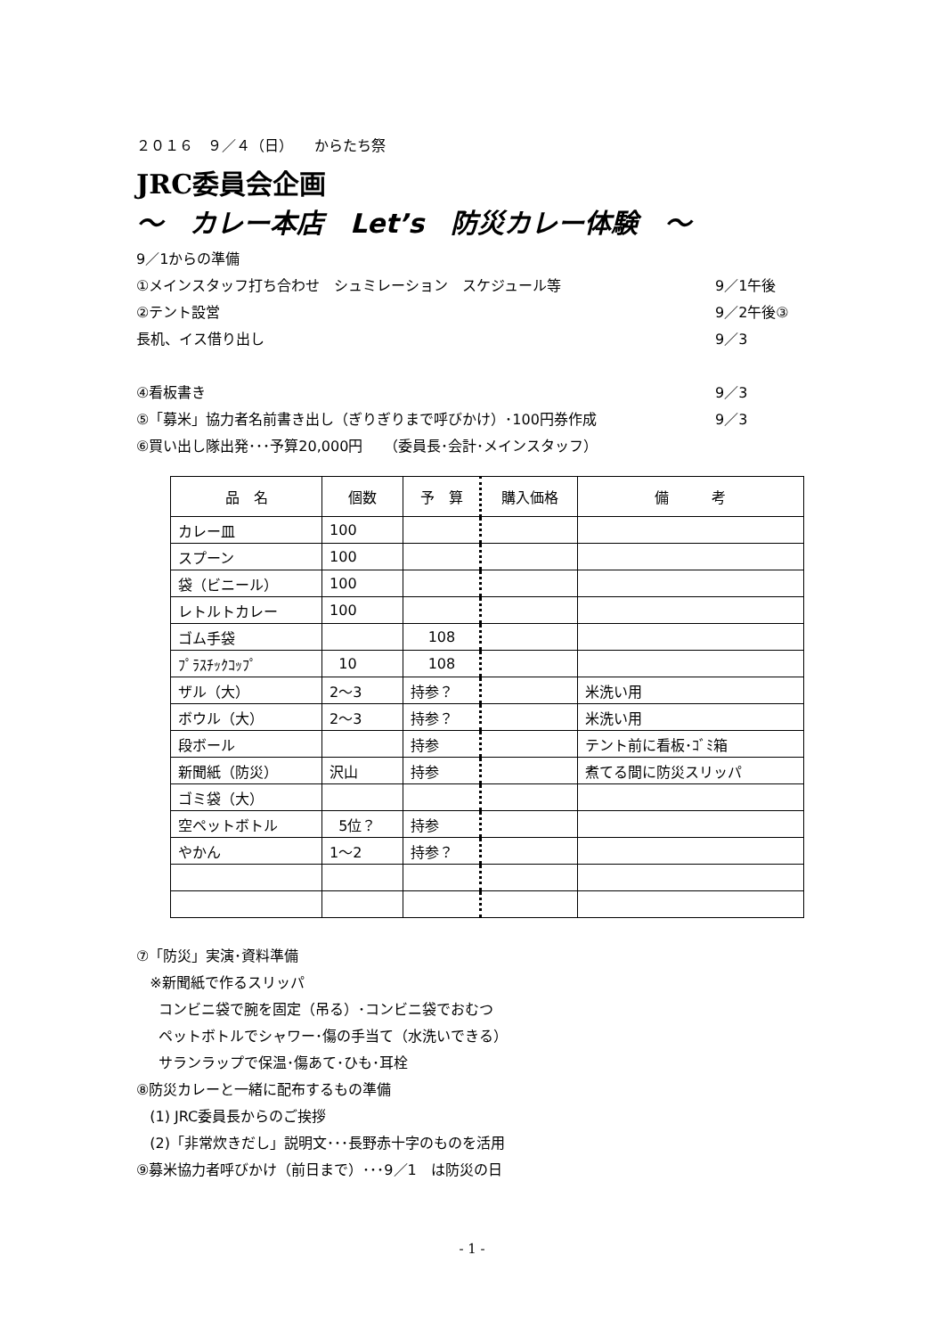２０１６　９／４（日）　　からたち祭
JRC委員会企画
～　カレー本店　Let’s　防災カレー体験　～
9／1からの準備
①メインスタッフ打ち合わせ　シュミレーション　スケジュール等 9／1午後
②テント設営 9／2午後③
長机、イス借り出し 9／3
④看板書き 9／3
⑤「募米」協力者名前書き出し（ぎりぎりまで呼びかけ）･100円券作成 9／3
⑥買い出し隊出発･･･予算20,000円　　（委員長･会計･メインスタッフ）
| 品 名 | 個数 | 予 算 | 購入価格 | 備 考 |
| --- | --- | --- | --- | --- |
| カレー皿 | 100 | | | |
| スプーン | 100 | | | |
| 袋（ビニール） | 100 | | | |
| レトルトカレー | 100 | | | |
| ゴム手袋 | | 108 | | |
| ﾌﾟﾗｽﾁｯｸｺｯﾌﾟ | 10 | 108 | | |
| ザル（大） | 2～3 | 持参？ | | 米洗い用 |
| ボウル（大） | 2～3 | 持参？ | | 米洗い用 |
| 段ボール | | 持参 | | テント前に看板･ｺﾞﾐ箱 |
| 新聞紙（防災） | 沢山 | 持参 | | 煮てる間に防災スリッパ |
| ゴミ袋（大） | | | | |
| 空ペットボトル | 5位？ | 持参 | | |
| やかん | 1～2 | 持参？ | | |
⑦「防災」実演･資料準備
※新聞紙で作るスリッパ
コンビニ袋で腕を固定（吊る）･コンビニ袋でおむつ
ペットボトルでシャワー･傷の手当て（水洗いできる）
サランラップで保温･傷あて･ひも･耳栓
⑧防災カレーと一緒に配布するもの準備
(1) JRC委員長からのご挨拶
(2)「非常炊きだし」説明文･･･長野赤十字のものを活用
⑨募米協力者呼びかけ（前日まで）･･･9／1　は防災の日
- 1 -